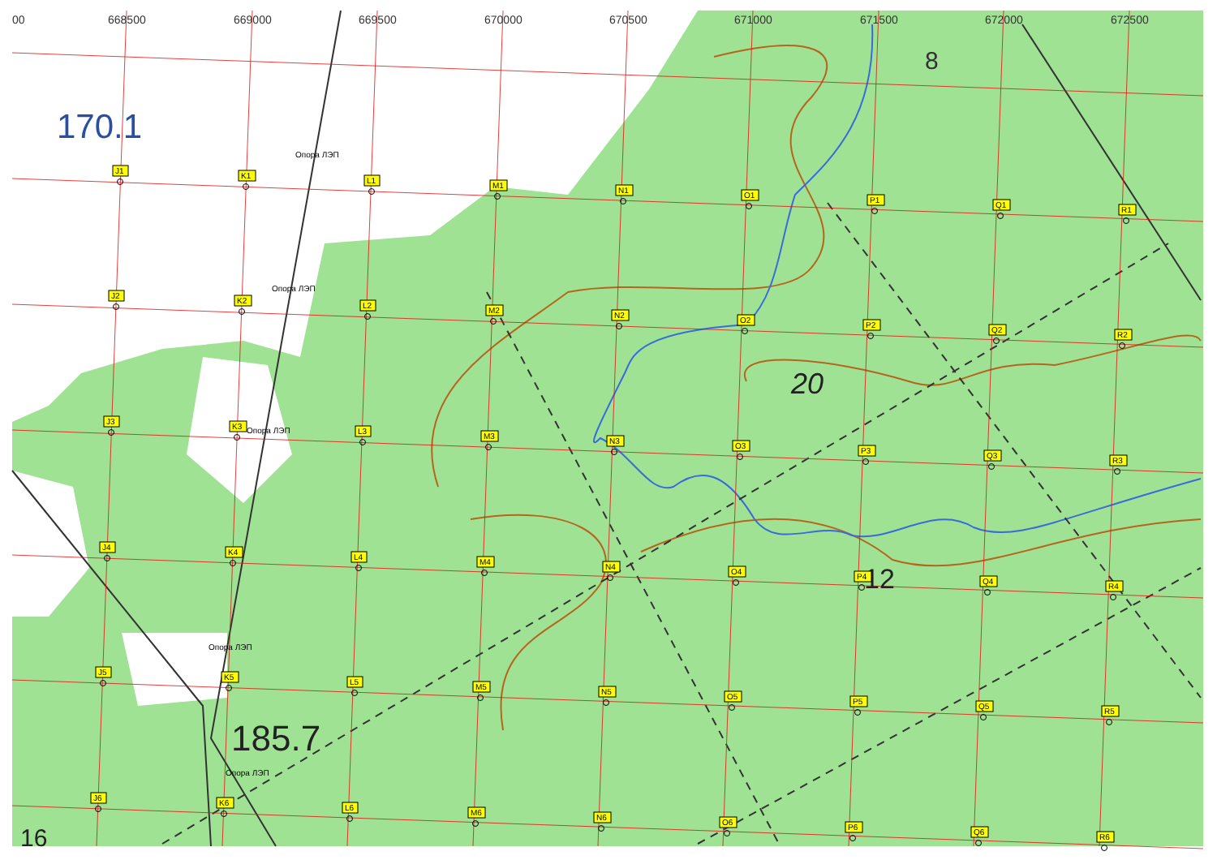00
668500
669000
669500
670000
670500
671000
671500
672000
672500
170.1
8
20
12
185.7
16
Опора ЛЭП
Опора ЛЭП
Опора ЛЭП
Опора ЛЭП
Опора ЛЭП
J1
K1
L1
M1
N1
O1
P1
Q1
R1
J2
K2
L2
M2
N2
O2
P2
Q2
R2
J3
K3
L3
M3
N3
O3
P3
Q3
R3
J4
K4
L4
M4
N4
O4
P4
Q4
R4
J5
K5
L5
M5
N5
O5
P5
Q5
R5
J6
K6
L6
M6
N6
O6
P6
Q6
R6